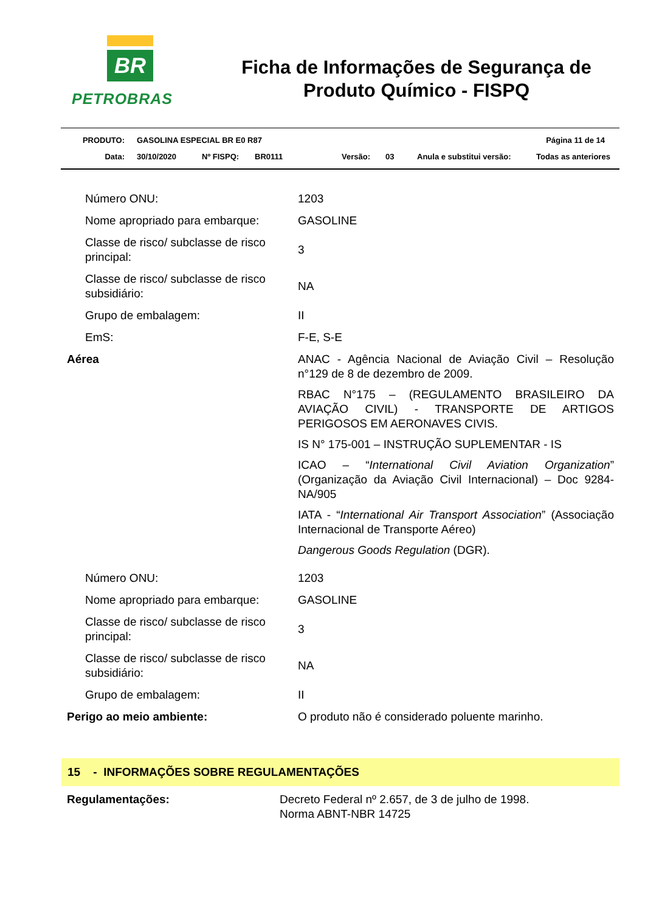BR
PETROBRAS
Ficha de Informações de Segurança de Produto Químico - FISPQ
PRODUTO: GASOLINA ESPECIAL BR E0 R87 Página 11 de 14
Data: 30/10/2020 Nº FISPQ: BR0111 Versão: 03 Anula e substitui versão: Todas as anteriores
| Número ONU: | 1203 |
| Nome apropriado para embarque: | GASOLINE |
| Classe de risco/ subclasse de risco principal: | 3 |
| Classe de risco/ subclasse de risco subsidiário: | NA |
| Grupo de embalagem: | II |
| EmS: | F-E, S-E |
| Aérea | ANAC - Agência Nacional de Aviação Civil – Resolução n°129 de 8 de dezembro de 2009. RBAC N°175 – (REGULAMENTO BRASILEIRO DA AVIAÇÃO CIVIL) - TRANSPORTE DE ARTIGOS PERIGOSOS EM AERONAVES CIVIS. IS N° 175-001 – INSTRUÇÃO SUPLEMENTAR - IS ICAO – “ International Civil Aviation Organization ” (Organização da Aviação Civil Internacional) – Doc 9284-NA/905 IATA - “ International Air Transport Association ” (Associação Internacional de Transporte Aéreo) Dangerous Goods Regulation (DGR). |
| Número ONU: | 1203 |
| Nome apropriado para embarque: | GASOLINE |
| Classe de risco/ subclasse de risco principal: | 3 |
| Classe de risco/ subclasse de risco subsidiário: | NA |
| Grupo de embalagem: | II |
| Perigo ao meio ambiente: | O produto não é considerado poluente marinho. |
15 - INFORMAÇÕES SOBRE REGULAMENTAÇÕES
| Regulamentações: | Decreto Federal nº 2.657, de 3 de julho de 1998. Norma ABNT-NBR 14725 |